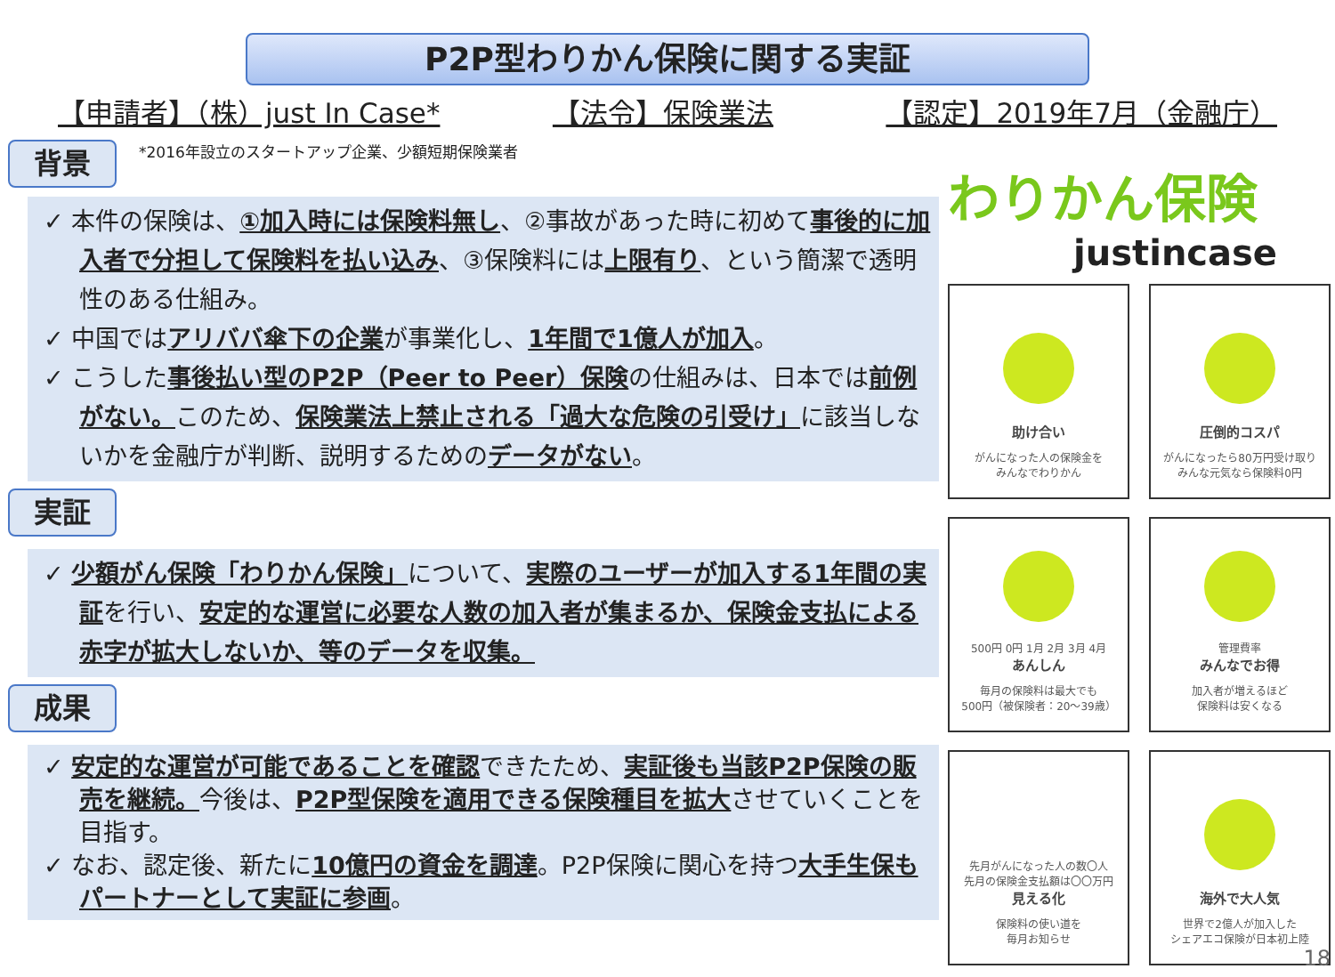P2P型わりかん保険に関する実証
【申請者】（株）just In Case* 【法令】保険業法 【認定】2019年7月（金融庁）
背景
*2016年設立のスタートアップ企業、少額短期保険業者
✓ 本件の保険は、①加入時には保険料無し、②事故があった時に初めて事後的に加入者で分担して保険料を払い込み、③保険料には上限有り、という簡潔で透明性のある仕組み。
✓ 中国ではアリババ傘下の企業が事業化し、1年間で1億人が加入。
✓ こうした事後払い型のP2P（Peer to Peer）保険の仕組みは、日本では前例がない。このため、保険業法上禁止される「過大な危険の引受け」に該当しないかを金融庁が判断、説明するためのデータがない。
実証
✓ 少額がん保険「わりかん保険」について、実際のユーザーが加入する1年間の実証を行い、安定的な運営に必要な人数の加入者が集まるか、保険金支払による赤字が拡大しないか、等のデータを収集。
成果
✓ 安定的な運営が可能であることを確認できたため、実証後も当該P2P保険の販売を継続。今後は、P2P型保険を適用できる保険種目を拡大させていくことを目指す。
✓ なお、認定後、新たに10億円の資金を調達。P2P保険に関心を持つ大手生保もパートナーとして実証に参画。
わりかん保険
justincase
助け合い
がんになった人の保険金を
みんなでわりかん
圧倒的コスパ
がんになったら80万円受け取り
みんな元気なら保険料0円
500円 0円 1月 2月 3月 4月
あんしん
毎月の保険料は最大でも
500円（被保険者：20～39歳）
管理費率
みんなでお得
加入者が増えるほど
保険料は安くなる
先月がんになった人の数〇人
先月の保険金支払額は〇〇万円
見える化
保険料の使い道を
毎月お知らせ
海外で大人気
世界で2億人が加入した
シェアエコ保険が日本初上陸
18